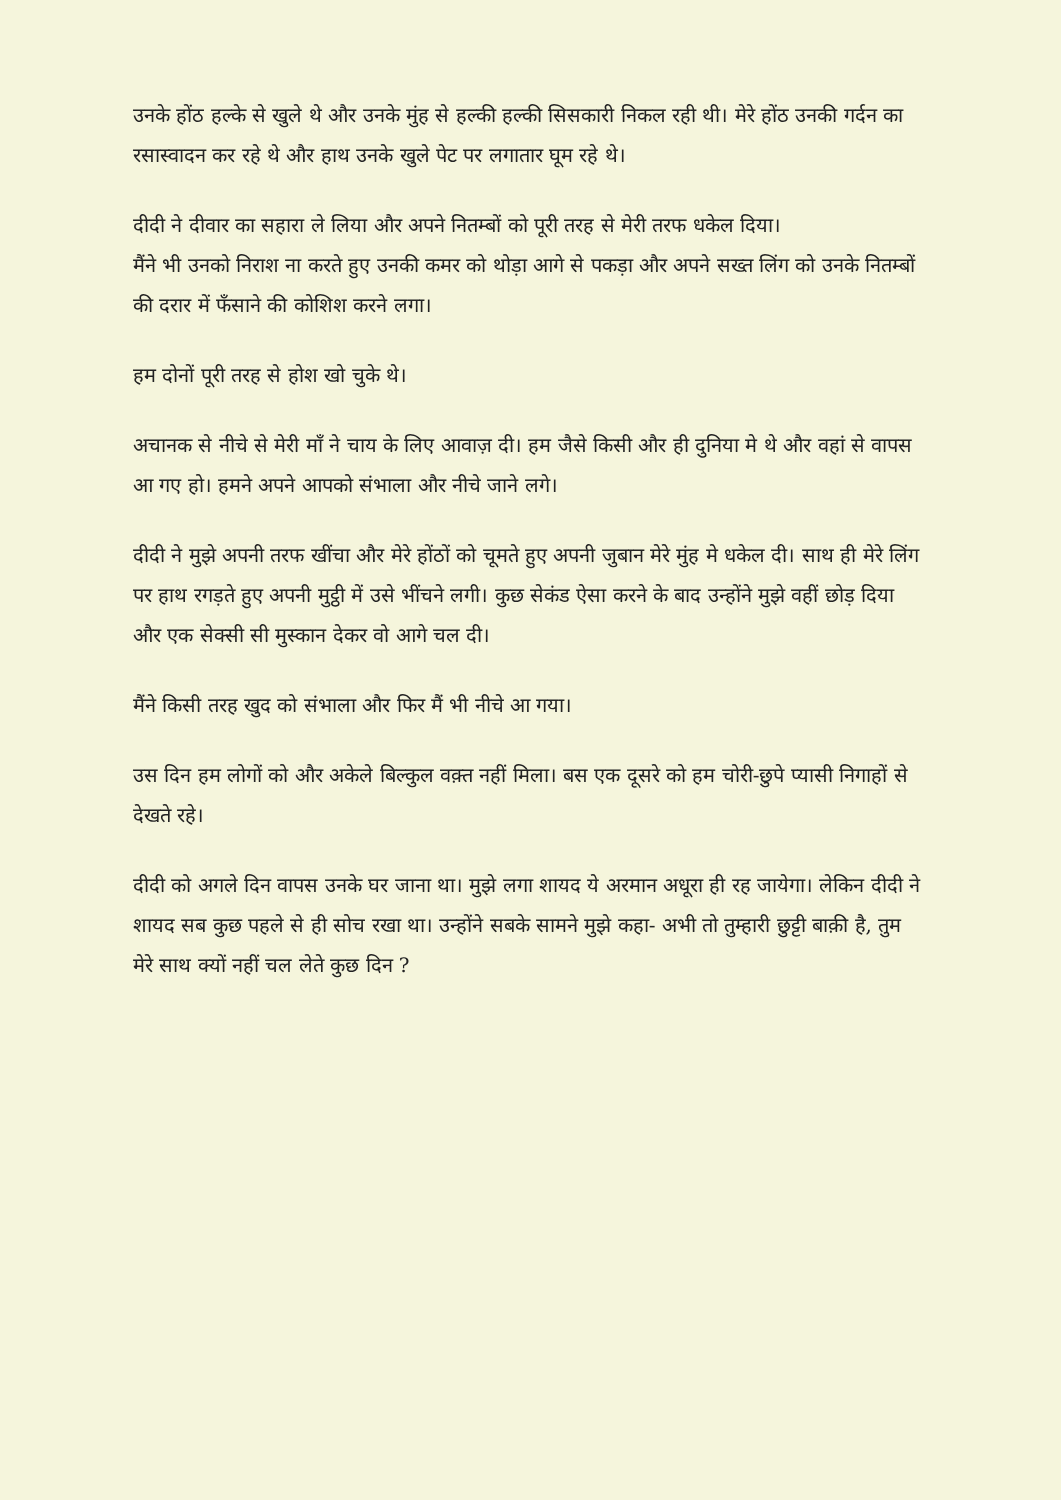उनके होंठ हल्के से खुले थे और उनके मुंह से हल्की हल्की सिसकारी निकल रही थी। मेरे होंठ उनकी गर्दन का रसास्वादन कर रहे थे और हाथ उनके खुले पेट पर लगातार घूम रहे थे।
दीदी ने दीवार का सहारा ले लिया और अपने नितम्बों को पूरी तरह से मेरी तरफ धकेल दिया।
मैंने भी उनको निराश ना करते हुए उनकी कमर को थोड़ा आगे से पकड़ा और अपने सख्त लिंग को उनके नितम्बों की दरार में फँसाने की कोशिश करने लगा।
हम दोनों पूरी तरह से होश खो चुके थे।
अचानक से नीचे से मेरी माँ ने चाय के लिए आवाज़ दी। हम जैसे किसी और ही दुनिया मे थे और वहां से वापस आ गए हो। हमने अपने आपको संभाला और नीचे जाने लगे।
दीदी ने मुझे अपनी तरफ खींचा और मेरे होंठों को चूमते हुए अपनी जुबान मेरे मुंह मे धकेल दी। साथ ही मेरे लिंग पर हाथ रगड़ते हुए अपनी मुट्ठी में उसे भींचने लगी। कुछ सेकंड ऐसा करने के बाद उन्होंने मुझे वहीं छोड़ दिया और एक सेक्सी सी मुस्कान देकर वो आगे चल दी।
मैंने किसी तरह खुद को संभाला और फिर मैं भी नीचे आ गया।
उस दिन हम लोगों को और अकेले बिल्कुल वक़्त नहीं मिला। बस एक दूसरे को हम चोरी-छुपे प्यासी निगाहों से देखते रहे।
दीदी को अगले दिन वापस उनके घर जाना था। मुझे लगा शायद ये अरमान अधूरा ही रह जायेगा। लेकिन दीदी ने शायद सब कुछ पहले से ही सोच रखा था। उन्होंने सबके सामने मुझे कहा- अभी तो तुम्हारी छुट्टी बाक़ी है, तुम मेरे साथ क्यों नहीं चल लेते कुछ दिन ?